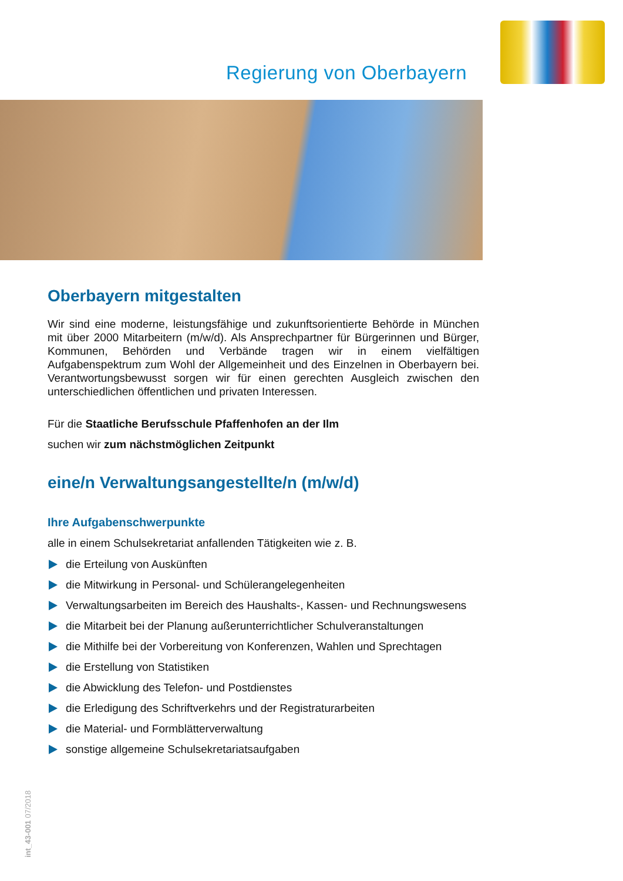Regierung von Oberbayern
Oberbayern mitgestalten
Wir sind eine moderne, leistungsfähige und zukunftsorientierte Behörde in München mit über 2000 Mitarbeitern (m/w/d). Als Ansprechpartner für Bürgerinnen und Bürger, Kommunen, Behörden und Verbände tragen wir in einem vielfältigen Aufgabenspektrum zum Wohl der Allgemeinheit und des Einzelnen in Oberbayern bei. Verantwortungsbewusst sorgen wir für einen gerechten Ausgleich zwischen den unterschiedlichen öffentlichen und privaten Interessen.
Für die Staatliche Berufsschule Pfaffenhofen an der Ilm
suchen wir zum nächstmöglichen Zeitpunkt
eine/n Verwaltungsangestellte/n (m/w/d)
Ihre Aufgabenschwerpunkte
alle in einem Schulsekretariat anfallenden Tätigkeiten wie z. B.
die Erteilung von Auskünften
die Mitwirkung in Personal- und Schülerangelegenheiten
Verwaltungsarbeiten im Bereich des Haushalts-, Kassen- und Rechnungs­wesens
die Mitarbeit bei der Planung außerunterrichtlicher Schulveranstaltungen
die Mithilfe bei der Vorbereitung von Konferenzen, Wahlen und Sprechtagen
die Erstellung von Statistiken
die Abwicklung des Telefon- und Postdienstes
die Erledigung des Schriftverkehrs und der Registraturarbeiten
die Material- und Formblätterverwaltung
sonstige allgemeine Schulsekretariatsaufgaben
int_43-001 07/2018